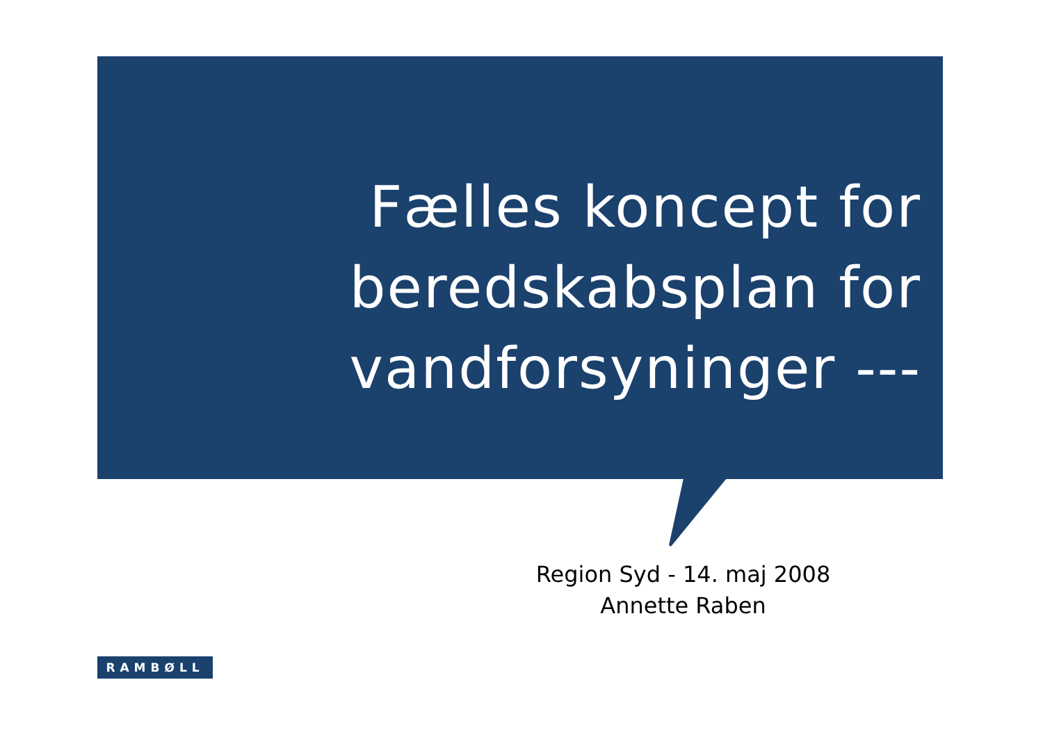Fælles koncept for
beredskabsplan for
vandforsyninger ---
Region Syd - 14. maj 2008
Annette Raben
RAMBØLL